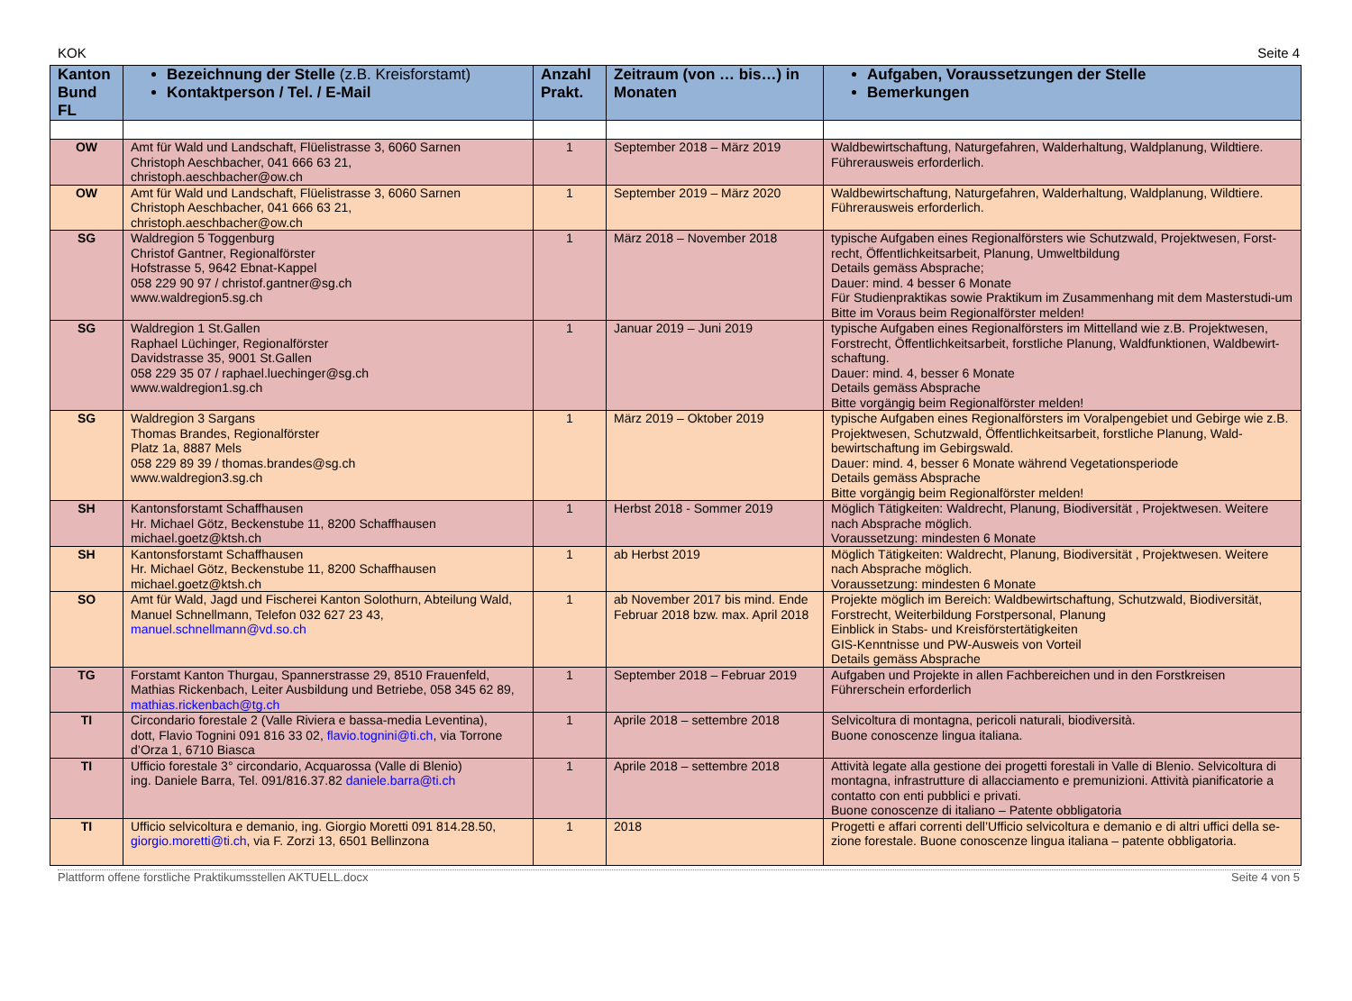KOK Seite 4
| Kanton Bund FL | Bezeichnung der Stelle (z.B. Kreisforstamt) Kontaktperson / Tel. / E-Mail | Anzahl Prakt. | Zeitraum (von … bis…) in Monaten | Aufgaben, Voraussetzungen der Stelle Bemerkungen |
| --- | --- | --- | --- | --- |
| OW | Amt für Wald und Landschaft, Flüelistrasse 3, 6060 Sarnen Christoph Aeschbacher, 041 666 63 21, christoph.aeschbacher@ow.ch | 1 | September 2018 – März 2019 | Waldbewirtschaftung, Naturgefahren, Walderhaltung, Waldplanung, Wildtiere. Führerausweis erforderlich. |
| OW | Amt für Wald und Landschaft, Flüelistrasse 3, 6060 Sarnen Christoph Aeschbacher, 041 666 63 21, christoph.aeschbacher@ow.ch | 1 | September 2019 – März 2020 | Waldbewirtschaftung, Naturgefahren, Walderhaltung, Waldplanung, Wildtiere. Führerausweis erforderlich. |
| SG | Waldregion 5 Toggenburg Christof Gantner, Regionalförster Hofstrasse 5, 9642 Ebnat-Kappel 058 229 90 97 / christof.gantner@sg.ch www.waldregion5.sg.ch | 1 | März 2018 – November 2018 | typische Aufgaben eines Regionalförsters wie Schutzwald, Projektwesen, Forst-recht, Öffentlichkeitsarbeit, Planung, Umweltbildung Details gemäss Absprache; Dauer: mind. 4 besser 6 Monate Für Studienpraktikas sowie Praktikum im Zusammenhang mit dem Masterstudi-um Bitte im Voraus beim Regionalförster melden! |
| SG | Waldregion 1 St.Gallen Raphael Lüchinger, Regionalförster Davidstrasse 35, 9001 St.Gallen 058 229 35 07 / raphael.luechinger@sg.ch www.waldregion1.sg.ch | 1 | Januar 2019 – Juni 2019 | typische Aufgaben eines Regionalförsters im Mittelland wie z.B. Projektwesen, Forstrecht, Öffentlichkeitsarbeit, forstliche Planung, Waldfunktionen, Waldbewirt-schaftung. Dauer: mind. 4, besser 6 Monate Details gemäss Absprache Bitte vorgängig beim Regionalförster melden! |
| SG | Waldregion 3 Sargans Thomas Brandes, Regionalförster Platz 1a, 8887 Mels 058 229 89 39 / thomas.brandes@sg.ch www.waldregion3.sg.ch | 1 | März 2019 – Oktober 2019 | typische Aufgaben eines Regionalförsters im Voralpengebiet und Gebirge wie z.B. Projektwesen, Schutzwald, Öffentlichkeitsarbeit, forstliche Planung, Wald-bewirtschaftung im Gebirgswald. Dauer: mind. 4, besser 6 Monate während Vegetationsperiode Details gemäss Absprache Bitte vorgängig beim Regionalförster melden! |
| SH | Kantonsforstamt Schaffhausen Hr. Michael Götz, Beckenstube 11, 8200 Schaffhausen michael.goetz@ktsh.ch | 1 | Herbst 2018 - Sommer 2019 | Möglich Tätigkeiten: Waldrecht, Planung, Biodiversität , Projektwesen. Weitere nach Absprache möglich. Voraussetzung: mindesten 6 Monate |
| SH | Kantonsforstamt Schaffhausen Hr. Michael Götz, Beckenstube 11, 8200 Schaffhausen michael.goetz@ktsh.ch | 1 | ab Herbst 2019 | Möglich Tätigkeiten: Waldrecht, Planung, Biodiversität , Projektwesen. Weitere nach Absprache möglich. Voraussetzung: mindesten 6 Monate |
| SO | Amt für Wald, Jagd und Fischerei Kanton Solothurn, Abteilung Wald, Manuel Schnellmann, Telefon 032 627 23 43, manuel.schnellmann@vd.so.ch | 1 | ab November 2017 bis mind. Ende Februar 2018 bzw. max. April 2018 | Projekte möglich im Bereich: Waldbewirtschaftung, Schutzwald, Biodiversität, Forstrecht, Weiterbildung Forstpersonal, Planung Einblick in Stabs- und Kreisförstertätigkeiten GIS-Kenntnisse und PW-Ausweis von Vorteil Details gemäss Absprache |
| TG | Forstamt Kanton Thurgau, Spannerstrasse 29, 8510 Frauenfeld, Mathias Rickenbach, Leiter Ausbildung und Betriebe, 058 345 62 89, mathias.rickenbach@tg.ch | 1 | September 2018 – Februar 2019 | Aufgaben und Projekte in allen Fachbereichen und in den Forstkreisen Führerschein erforderlich |
| TI | Circondario forestale 2 (Valle Riviera e bassa-media Leventina), dott, Flavio Tognini 091 816 33 02, flavio.tognini@ti.ch , via Torrone d’Orza 1, 6710 Biasca | 1 | Aprile 2018 – settembre 2018 | Selvicoltura di montagna, pericoli naturali, biodiversità. Buone conoscenze lingua italiana. |
| TI | Ufficio forestale 3° circondario, Acquarossa (Valle di Blenio) ing. Daniele Barra, Tel. 091/816.37.82 daniele.barra@ti.ch | 1 | Aprile 2018 – settembre 2018 | Attività legate alla gestione dei progetti forestali in Valle di Blenio. Selvicoltura di montagna, infrastrutture di allacciamento e premunizioni. Attività pianificatorie a contatto con enti pubblici e privati. Buone conoscenze di italiano – Patente obbligatoria |
| TI | Ufficio selvicoltura e demanio, ing. Giorgio Moretti 091 814.28.50, giorgio.moretti@ti.ch , via F. Zorzi 13, 6501 Bellinzona | 1 | 2018 | Progetti e affari correnti dell’Ufficio selvicoltura e demanio e di altri uffici della se-zione forestale. Buone conoscenze lingua italiana – patente obbligatoria. |
Plattform offene forstliche Praktikumsstellen AKTUELL.docx Seite 4 von 5